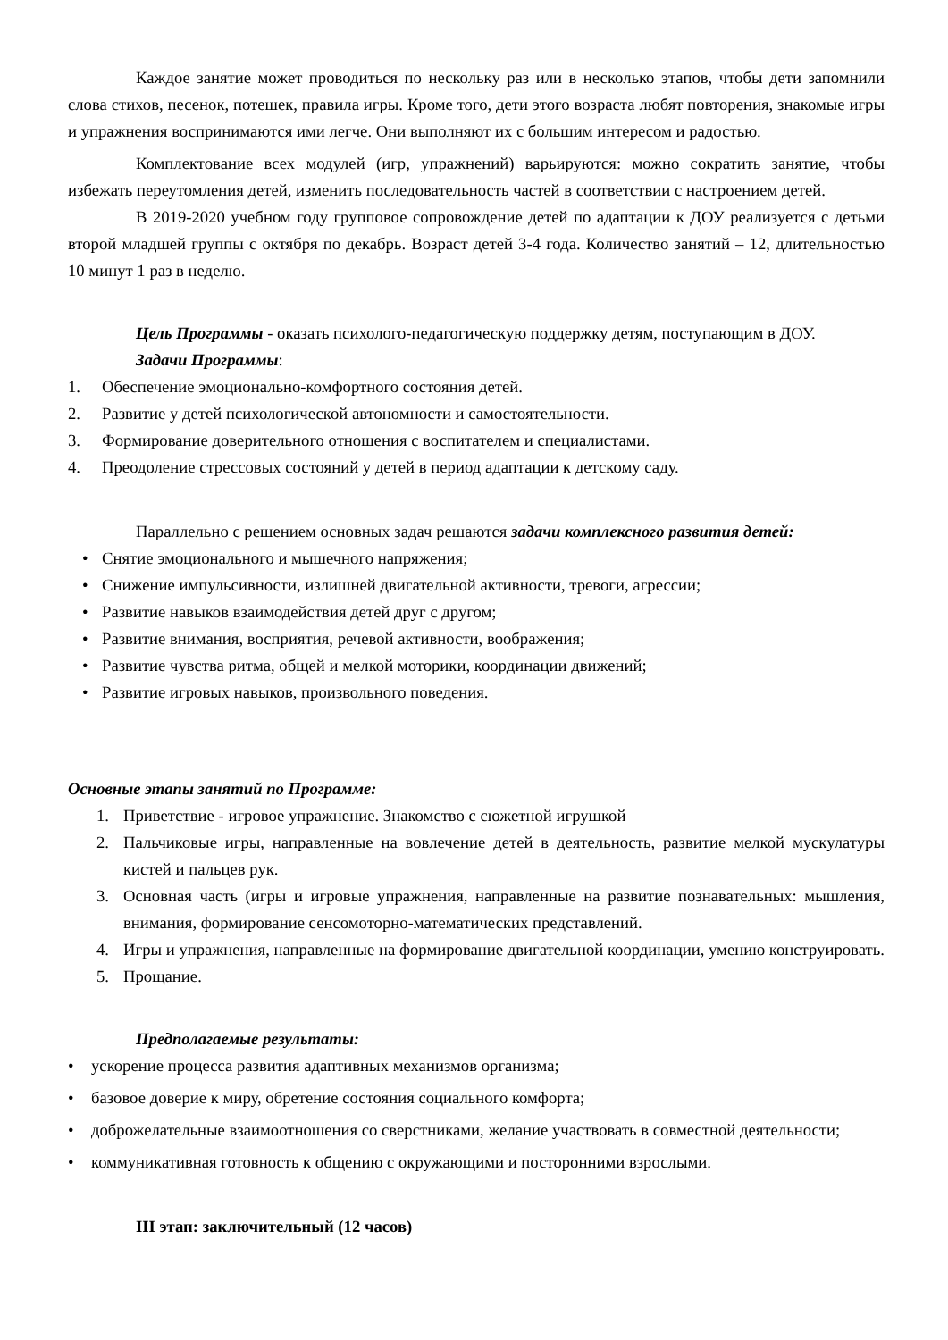Каждое занятие может проводиться по нескольку раз или в несколько этапов, чтобы дети запомнили слова стихов, песенок, потешек, правила игры. Кроме того, дети этого возраста любят повторения, знакомые игры и упражнения воспринимаются ими легче. Они выполняют их с большим интересом и радостью.
Комплектование всех модулей (игр, упражнений) варьируются: можно сократить занятие, чтобы избежать переутомления детей, изменить последовательность частей в соответствии с настроением детей.
В 2019-2020 учебном году групповое сопровождение детей по адаптации к ДОУ реализуется с детьми второй младшей группы с октября по декабрь. Возраст детей 3-4 года. Количество занятий – 12, длительностью 10 минут 1 раз в неделю.
Цель Программы - оказать психолого-педагогическую поддержку детям, поступающим в ДОУ.
Задачи Программы:
1. Обеспечение эмоционально-комфортного состояния детей.
2. Развитие у детей психологической автономности и самостоятельности.
3. Формирование доверительного отношения с воспитателем и специалистами.
4. Преодоление стрессовых состояний у детей в период адаптации к детскому саду.
Параллельно с решением основных задач решаются задачи комплексного развития детей:
• Снятие эмоционального и мышечного напряжения;
• Снижение импульсивности, излишней двигательной активности, тревоги, агрессии;
• Развитие навыков взаимодействия детей друг с другом;
• Развитие внимания, восприятия, речевой активности, воображения;
• Развитие чувства ритма, общей и мелкой моторики, координации движений;
• Развитие игровых навыков, произвольного поведения.
Основные этапы занятий по Программе:
1. Приветствие - игровое упражнение. Знакомство с сюжетной игрушкой
2. Пальчиковые игры, направленные на вовлечение детей в деятельность, развитие мелкой мускулатуры кистей и пальцев рук.
3. Основная часть (игры и игровые упражнения, направленные на развитие познавательных: мышления, внимания, формирование сенсомоторно-математических представлений.
4. Игры и упражнения, направленные на формирование двигательной координации, умению конструировать.
5. Прощание.
Предполагаемые результаты:
• ускорение процесса развития адаптивных механизмов организма;
• базовое доверие к миру, обретение состояния социального комфорта;
• доброжелательные взаимоотношения со сверстниками, желание участвовать в совместной деятельности;
• коммуникативная готовность к общению с окружающими и посторонними взрослыми.
III этап: заключительный (12 часов)